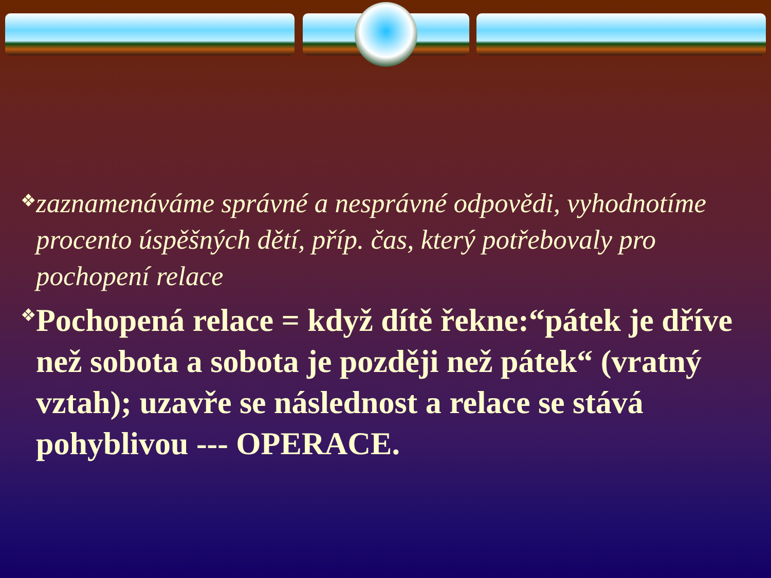❖
zaznamenáváme správné a nesprávné odpovědi, vyhodnotíme procento úspěšných dětí, příp. čas, který potřebovaly pro pochopení relace
❖
Pochopená relace = když dítě řekne:“pátek je dříve než sobota a sobota je později než pátek“ (vratný vztah); uzavře se následnost a relace se stává pohyblivou --- OPERACE.